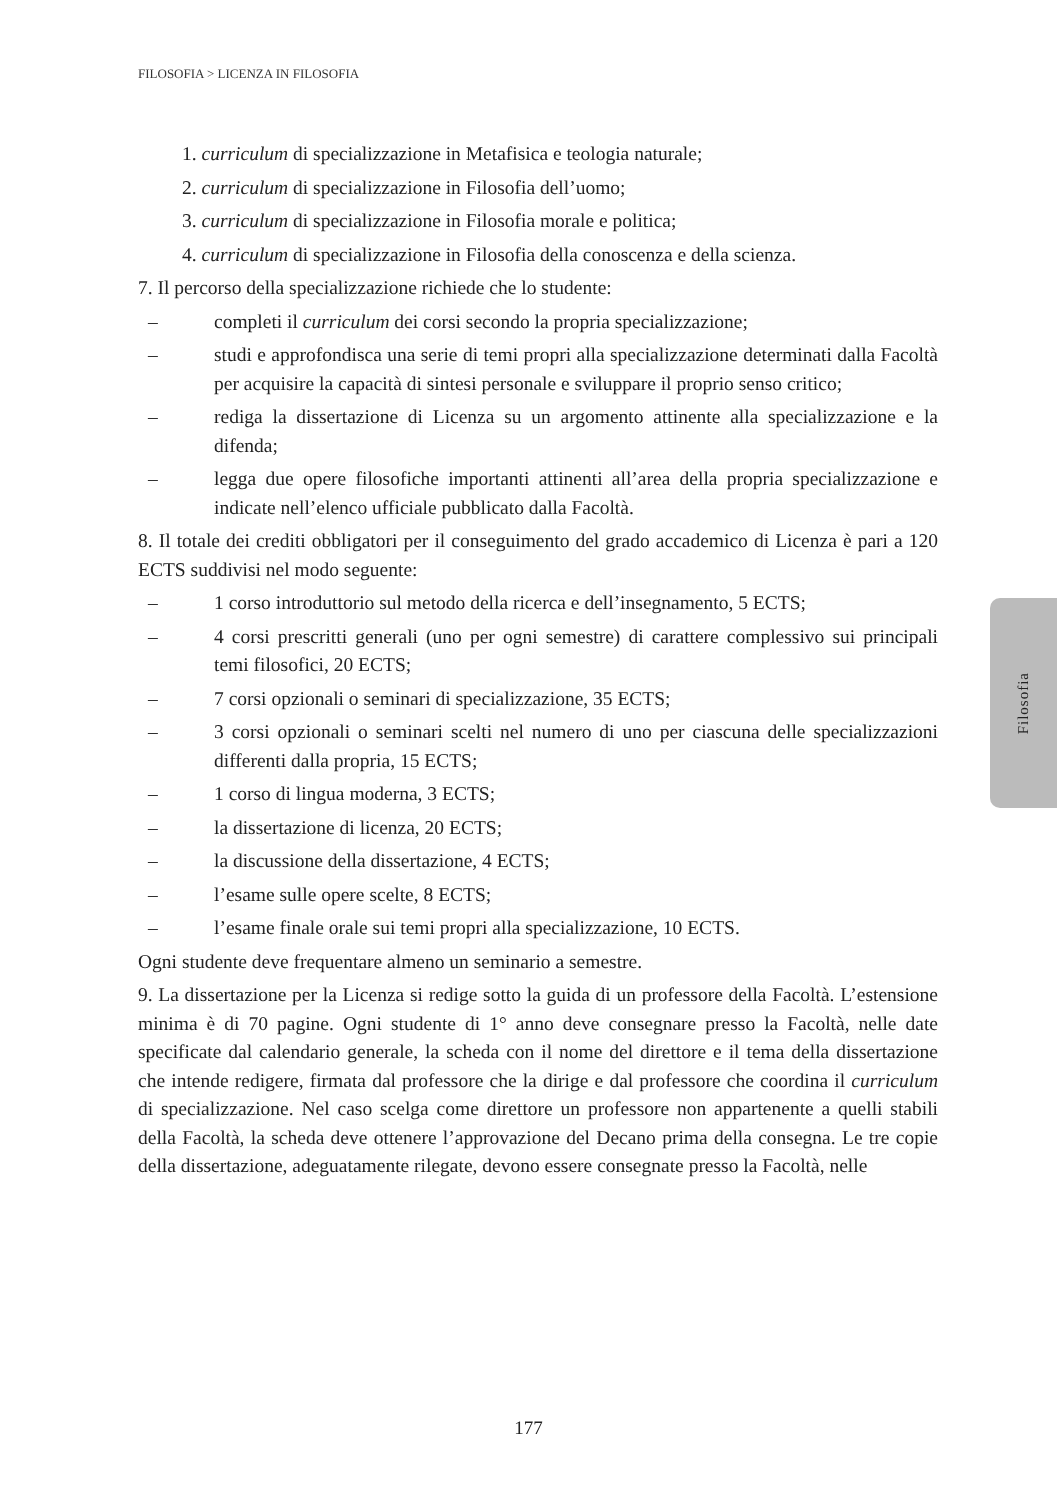FILOSOFIA > LICENZA IN FILOSOFIA
Filosofia
1. curriculum di specializzazione in Metafisica e teologia naturale;
2. curriculum di specializzazione in Filosofia dell’uomo;
3. curriculum di specializzazione in Filosofia morale e politica;
4. curriculum di specializzazione in Filosofia della conoscenza e della scienza.
7. Il percorso della specializzazione richiede che lo studente:
– completi il curriculum dei corsi secondo la propria specializzazione;
– studi e approfondisca una serie di temi propri alla specializzazione determinati dalla Facoltà per acquisire la capacità di sintesi personale e sviluppare il proprio senso critico;
– rediga la dissertazione di Licenza su un argomento attinente alla specializzazione e la difenda;
– legga due opere filosofiche importanti attinenti all’area della propria specializzazione e indicate nell’elenco ufficiale pubblicato dalla Facoltà.
8. Il totale dei crediti obbligatori per il conseguimento del grado accademico di Licenza è pari a 120 ECTS suddivisi nel modo seguente:
– 1 corso introduttorio sul metodo della ricerca e dell’insegnamento, 5 ECTS;
– 4 corsi prescritti generali (uno per ogni semestre) di carattere complessivo sui principali temi filosofici, 20 ECTS;
– 7 corsi opzionali o seminari di specializzazione, 35 ECTS;
– 3 corsi opzionali o seminari scelti nel numero di uno per ciascuna delle specializzazioni differenti dalla propria, 15 ECTS;
– 1 corso di lingua moderna, 3 ECTS;
– la dissertazione di licenza, 20 ECTS;
– la discussione della dissertazione, 4 ECTS;
– l’esame sulle opere scelte, 8 ECTS;
– l’esame finale orale sui temi propri alla specializzazione, 10 ECTS.
Ogni studente deve frequentare almeno un seminario a semestre.
9. La dissertazione per la Licenza si redige sotto la guida di un professore della Facoltà. L’estensione minima è di 70 pagine. Ogni studente di 1° anno deve consegnare presso la Facoltà, nelle date specificate dal calendario generale, la scheda con il nome del direttore e il tema della dissertazione che intende redigere, firmata dal professore che la dirige e dal professore che coordina il curriculum di specializzazione. Nel caso scelga come direttore un professore non appartenente a quelli stabili della Facoltà, la scheda deve ottenere l’approvazione del Decano prima della consegna. Le tre copie della dissertazione, adeguatamente rilegate, devono essere consegnate presso la Facoltà, nelle
177